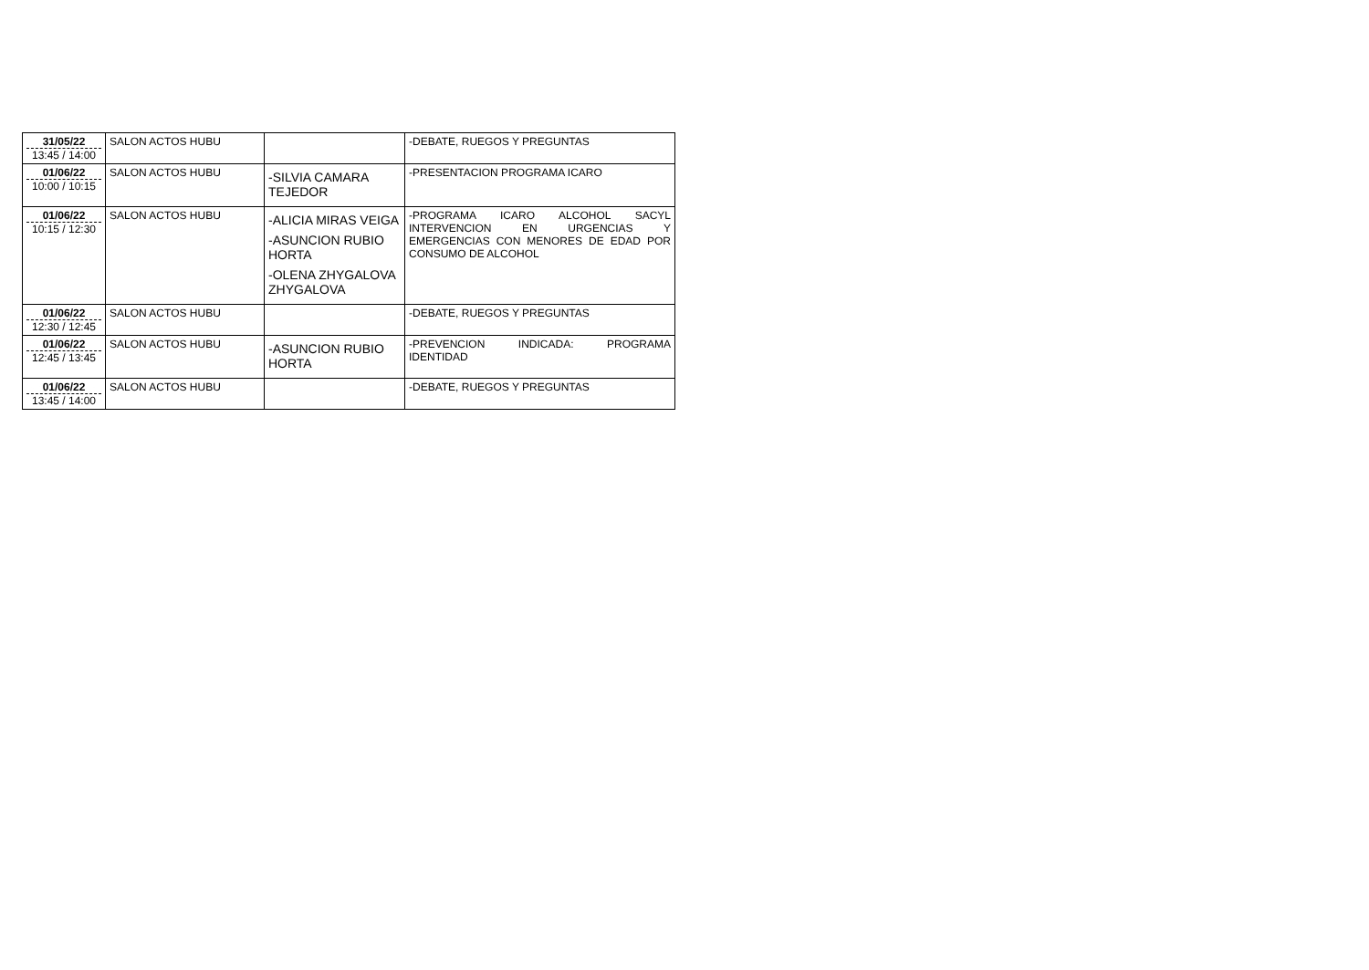| 31/05/22 13:45 / 14:00 | SALON ACTOS HUBU | | -DEBATE, RUEGOS Y PREGUNTAS |
| 01/06/22 10:00 / 10:15 | SALON ACTOS HUBU | -SILVIA CAMARA TEJEDOR | -PRESENTACION PROGRAMA ICARO |
| 01/06/22 10:15 / 12:30 | SALON ACTOS HUBU | -ALICIA MIRAS VEIGA -ASUNCION RUBIO HORTA -OLENA ZHYGALOVA ZHYGALOVA | -PROGRAMA ICARO ALCOHOL SACYL INTERVENCION EN URGENCIAS Y EMERGENCIAS CON MENORES DE EDAD POR CONSUMO DE ALCOHOL |
| 01/06/22 12:30 / 12:45 | SALON ACTOS HUBU | | -DEBATE, RUEGOS Y PREGUNTAS |
| 01/06/22 12:45 / 13:45 | SALON ACTOS HUBU | -ASUNCION RUBIO HORTA | -PREVENCION INDICADA: PROGRAMA IDENTIDAD |
| 01/06/22 13:45 / 14:00 | SALON ACTOS HUBU | | -DEBATE, RUEGOS Y PREGUNTAS |